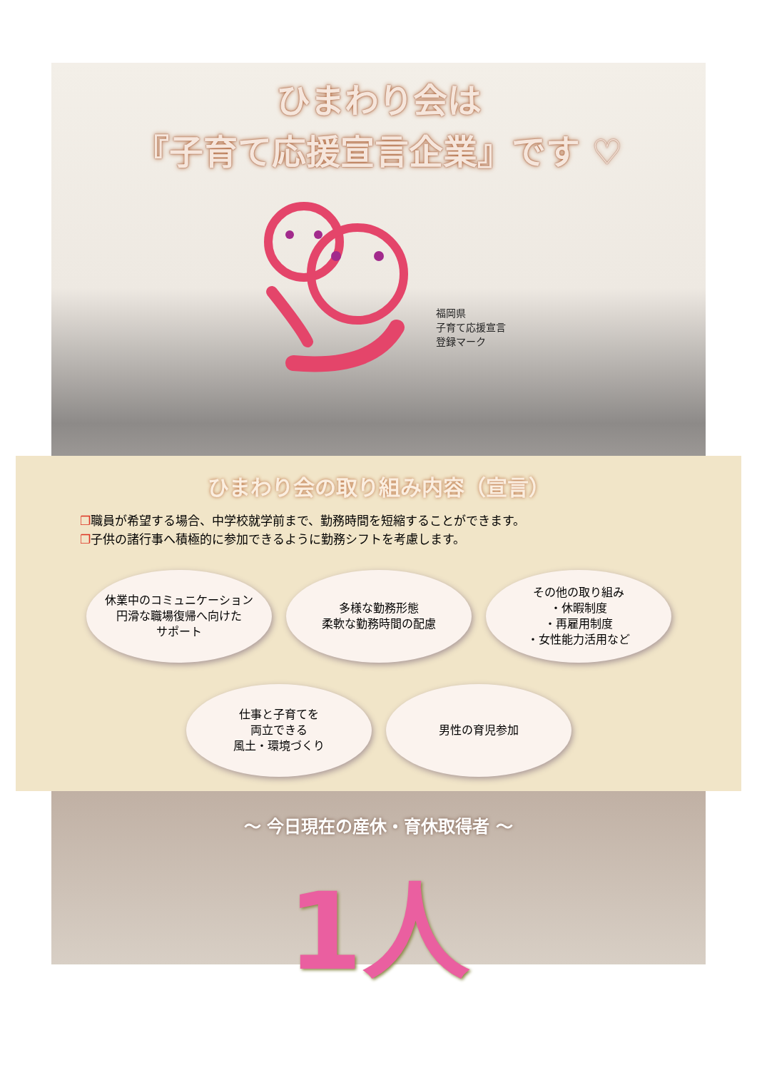ひまわり会は
『子育て応援宣言企業』です ♡
福岡県
子育て応援宣言
登録マーク
ひまわり会の取り組み内容（宣言）
❐職員が希望する場合、中学校就学前まで、勤務時間を短縮することができます。
❐子供の諸行事へ積極的に参加できるように勤務シフトを考慮します。
休業中のコミュニケーション
円滑な職場復帰へ向けた
サポート
多様な勤務形態
柔軟な勤務時間の配慮
その他の取り組み
・休暇制度
・再雇用制度
・女性能力活用など
仕事と子育てを
両立できる
風土・環境づくり
男性の育児参加
～ 今日現在の産休・育休取得者 ～
1人